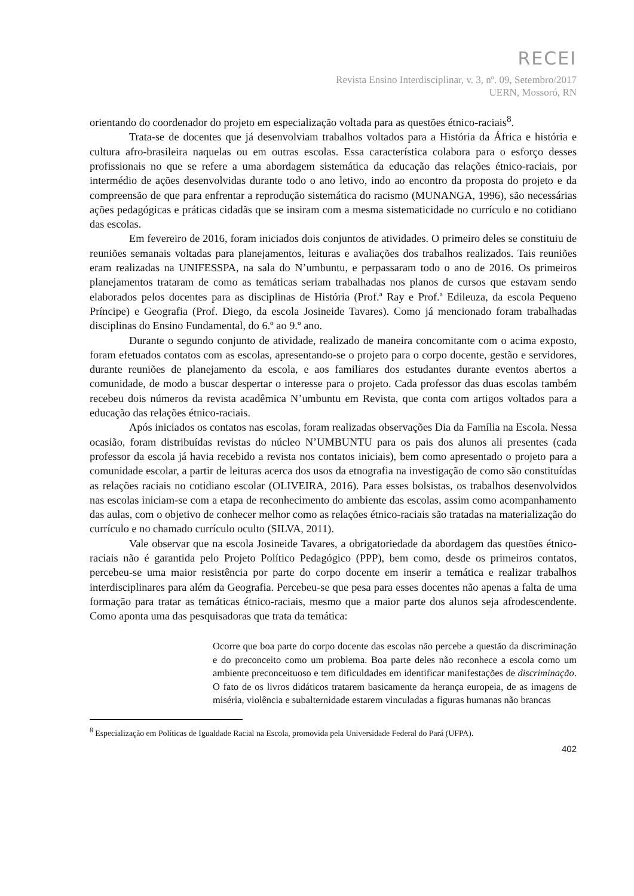RECEI
Revista Ensino Interdisciplinar, v. 3, nº. 09, Setembro/2017
UERN, Mossoró, RN
orientando do coordenador do projeto em especialização voltada para as questões étnico-raciais<sup>8</sup>.
Trata-se de docentes que já desenvolviam trabalhos voltados para a História da África e história e cultura afro-brasileira naquelas ou em outras escolas. Essa característica colabora para o esforço desses profissionais no que se refere a uma abordagem sistemática da educação das relações étnico-raciais, por intermédio de ações desenvolvidas durante todo o ano letivo, indo ao encontro da proposta do projeto e da compreensão de que para enfrentar a reprodução sistemática do racismo (MUNANGA, 1996), são necessárias ações pedagógicas e práticas cidadãs que se insiram com a mesma sistematicidade no currículo e no cotidiano das escolas.
Em fevereiro de 2016, foram iniciados dois conjuntos de atividades. O primeiro deles se constituiu de reuniões semanais voltadas para planejamentos, leituras e avaliações dos trabalhos realizados. Tais reuniões eram realizadas na UNIFESSPA, na sala do N’umbuntu, e perpassaram todo o ano de 2016. Os primeiros planejamentos trataram de como as temáticas seriam trabalhadas nos planos de cursos que estavam sendo elaborados pelos docentes para as disciplinas de História (Prof.ª Ray e Prof.ª Edileuza, da escola Pequeno Príncipe) e Geografia (Prof. Diego, da escola Josineide Tavares). Como já mencionado foram trabalhadas disciplinas do Ensino Fundamental, do 6.º ao 9.º ano.
Durante o segundo conjunto de atividade, realizado de maneira concomitante com o acima exposto, foram efetuados contatos com as escolas, apresentando-se o projeto para o corpo docente, gestão e servidores, durante reuniões de planejamento da escola, e aos familiares dos estudantes durante eventos abertos a comunidade, de modo a buscar despertar o interesse para o projeto. Cada professor das duas escolas também recebeu dois números da revista acadêmica N’umbuntu em Revista, que conta com artigos voltados para a educação das relações étnico-raciais.
Após iniciados os contatos nas escolas, foram realizadas observações Dia da Família na Escola. Nessa ocasião, foram distribuídas revistas do núcleo N’UMBUNTU para os pais dos alunos ali presentes (cada professor da escola já havia recebido a revista nos contatos iniciais), bem como apresentado o projeto para a comunidade escolar, a partir de leituras acerca dos usos da etnografia na investigação de como são constituídas as relações raciais no cotidiano escolar (OLIVEIRA, 2016). Para esses bolsistas, os trabalhos desenvolvidos nas escolas iniciam-se com a etapa de reconhecimento do ambiente das escolas, assim como acompanhamento das aulas, com o objetivo de conhecer melhor como as relações étnico-raciais são tratadas na materialização do currículo e no chamado currículo oculto (SILVA, 2011).
Vale observar que na escola Josineide Tavares, a obrigatoriedade da abordagem das questões étnico-raciais não é garantida pelo Projeto Político Pedagógico (PPP), bem como, desde os primeiros contatos, percebeu-se uma maior resistência por parte do corpo docente em inserir a temática e realizar trabalhos interdisciplinares para além da Geografia. Percebeu-se que pesa para esses docentes não apenas a falta de uma formação para tratar as temáticas étnico-raciais, mesmo que a maior parte dos alunos seja afrodescendente. Como aponta uma das pesquisadoras que trata da temática:
Ocorre que boa parte do corpo docente das escolas não percebe a questão da discriminação e do preconceito como um problema. Boa parte deles não reconhece a escola como um ambiente preconceituoso e tem dificuldades em identificar manifestações de discriminação. O fato de os livros didáticos tratarem basicamente da herança europeia, de as imagens de miséria, violência e subalternidade estarem vinculadas a figuras humanas não brancas
<sup>8</sup> Especialização em Políticas de Igualdade Racial na Escola, promovida pela Universidade Federal do Pará (UFPA).
402